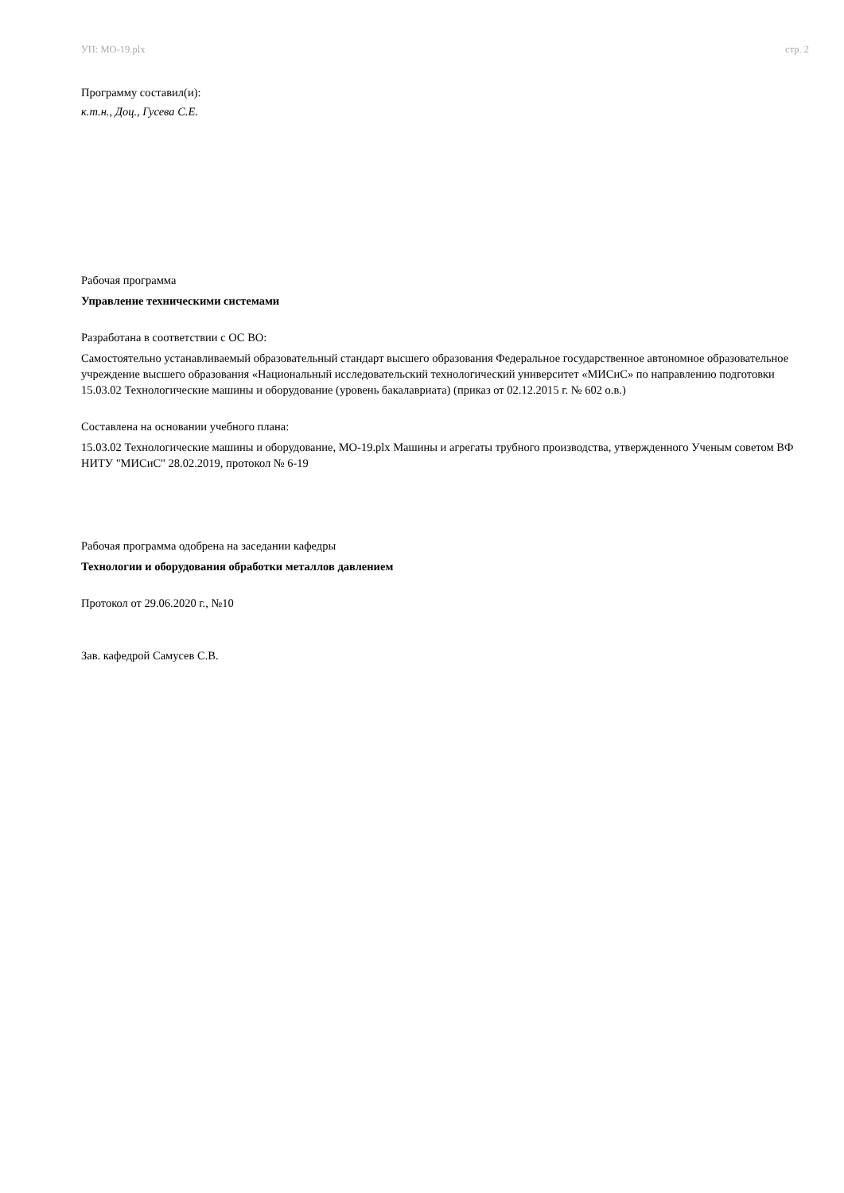УП: МО-19.plx стр. 2
Программу составил(и):
к.т.н., Доц., Гусева С.Е.
Рабочая программа
Управление техническими системами
Разработана в соответствии с ОС ВО:
Самостоятельно устанавливаемый образовательный стандарт высшего образования Федеральное государственное автономное образовательное учреждение высшего образования «Национальный исследовательский технологический университет «МИСиС» по направлению подготовки 15.03.02 Технологические машины и оборудование (уровень бакалавриата) (приказ от 02.12.2015 г. № 602 о.в.)
Составлена на основании учебного плана:
15.03.02 Технологические машины и оборудование, МО-19.plx Машины и агрегаты трубного производства, утвержденного Ученым советом ВФ НИТУ "МИСиС" 28.02.2019, протокол № 6-19
Рабочая программа одобрена на заседании кафедры
Технологии и оборудования обработки металлов давлением
Протокол от 29.06.2020 г., №10
Зав. кафедрой Самусев С.В.